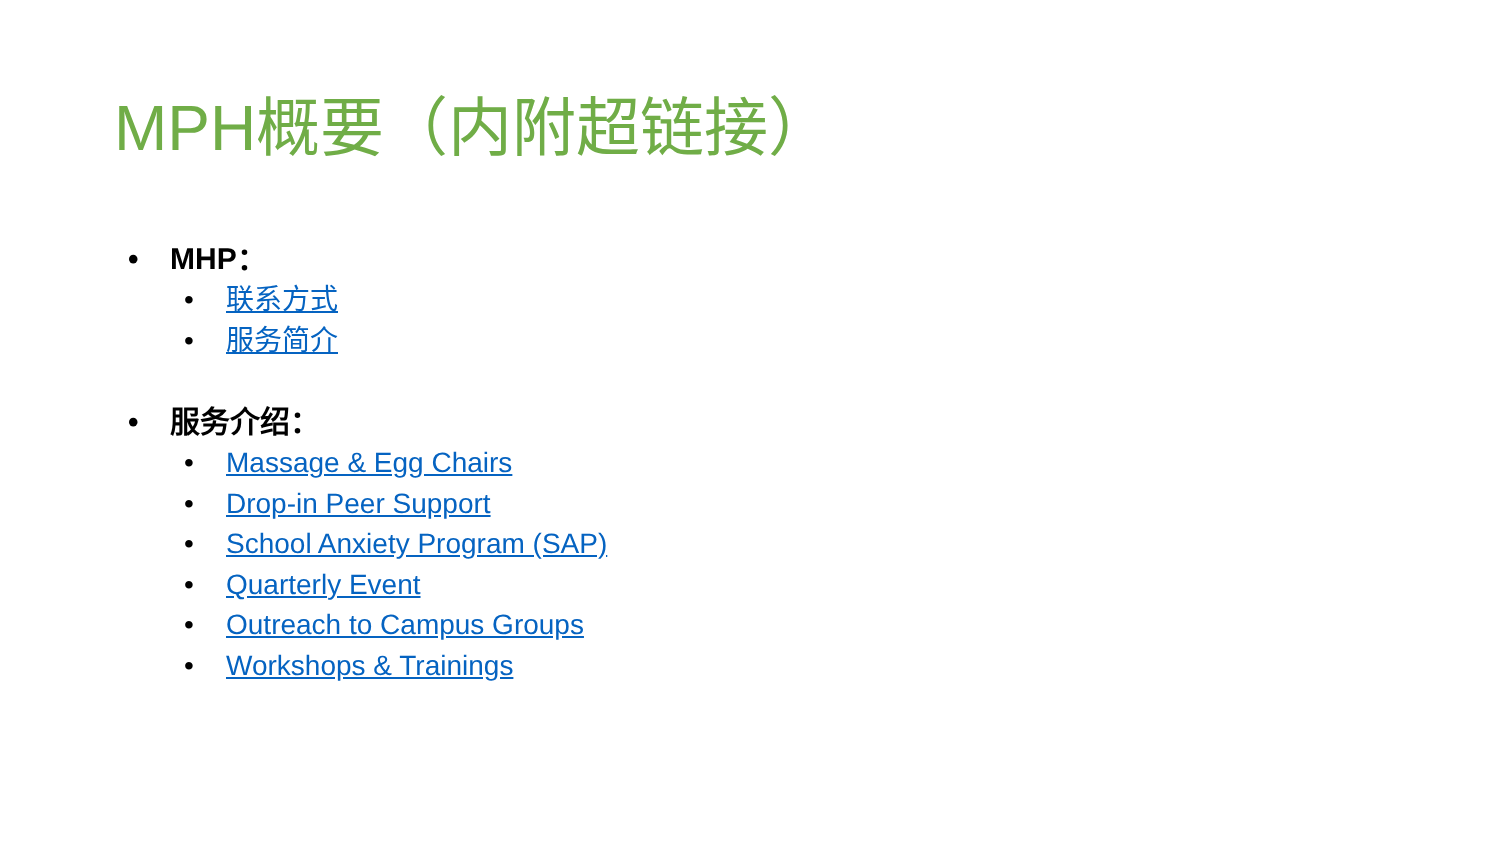MPH概要（内附超链接）
• MHP：
• 联系方式
• 服务简介
• 服务介绍：
• Massage & Egg Chairs
• Drop-in Peer Support
• School Anxiety Program (SAP)
• Quarterly Event
• Outreach to Campus Groups
• Workshops & Trainings